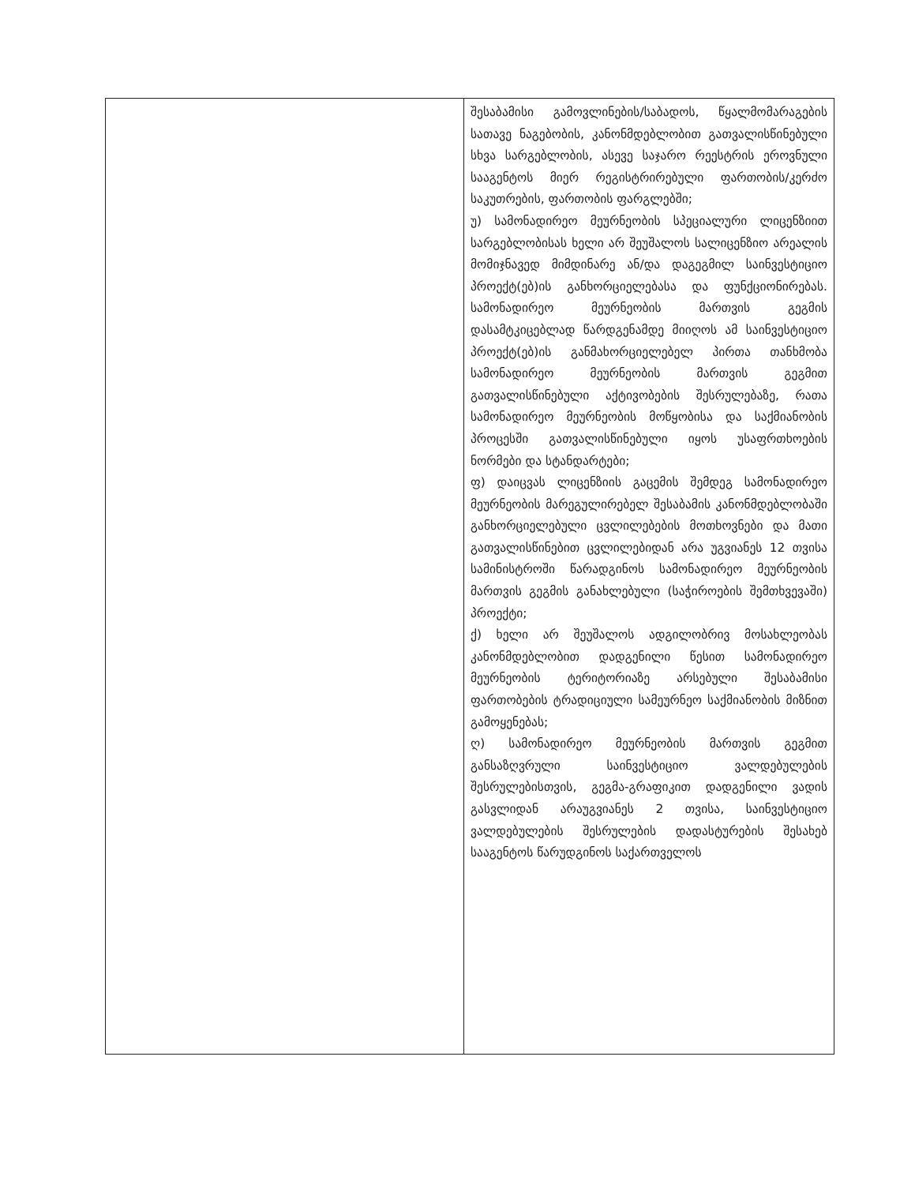| | შესაბამისი გამოვლინების/საბადოს, წყალმომარაგების სათავე ნაგებობის, კანონმდებლობით გათვალისწინებული სხვა სარგებლობის, ასევე საჯარო რეესტრის ეროვნული სააგენტოს მიერ რეგისტრირებული ფართობის/კერძო საკუთრების, ფართობის ფარგლებში; უ) სამონადირეო მეურნეობის სპეციალური ლიცენზიით სარგებლობისას ხელი არ შეუშალოს სალიცენზიო არეალის მომიჯნავედ მიმდინარე ან/და დაგეგმილ საინვესტიციო პროექტ(ებ)ის განხორციელებასა და ფუნქციონირებას. სამონადირეო მეურნეობის მართვის გეგმის დასამტკიცებლად წარდგენამდე მიიღოს ამ საინვესტიციო პროექტ(ებ)ის განმახორციელებელ პირთა თანხმობა სამონადირეო მეურნეობის მართვის გეგმით გათვალისწინებული აქტივობების შესრულებაზე, რათა სამონადირეო მეურნეობის მოწყობისა და საქმიანობის პროცესში გათვალისწინებული იყოს უსაფრთხოების ნორმები და სტანდარტები; ფ) დაიცვას ლიცენზიის გაცემის შემდეგ სამონადირეო მეურნეობის მარეგულირებელ შესაბამის კანონმდებლობაში განხორციელებული ცვლილებების მოთხოვნები და მათი გათვალისწინებით ცვლილებიდან არა უგვიანეს 12 თვისა სამინისტროში წარადგინოს სამონადირეო მეურნეობის მართვის გეგმის განახლებული (საჭიროების შემთხვევაში) პროექტი; ქ) ხელი არ შეუშალოს ადგილობრივ მოსახლეობას კანონმდებლობით დადგენილი წესით სამონადირეო მეურნეობის ტერიტორიაზე არსებული შესაბამისი ფართობების ტრადიციული სამეურნეო საქმიანობის მიზნით გამოყენებას; ღ) სამონადირეო მეურნეობის მართვის გეგმით განსაზღვრული საინვესტიციო ვალდებულების შესრულებისთვის, გეგმა-გრაფიკით დადგენილი ვადის გასვლიდან არაუგვიანეს 2 თვისა, საინვესტიციო ვალდებულების შესრულების დადასტურების შესახებ სააგენტოს წარუდგინოს საქართველოს |